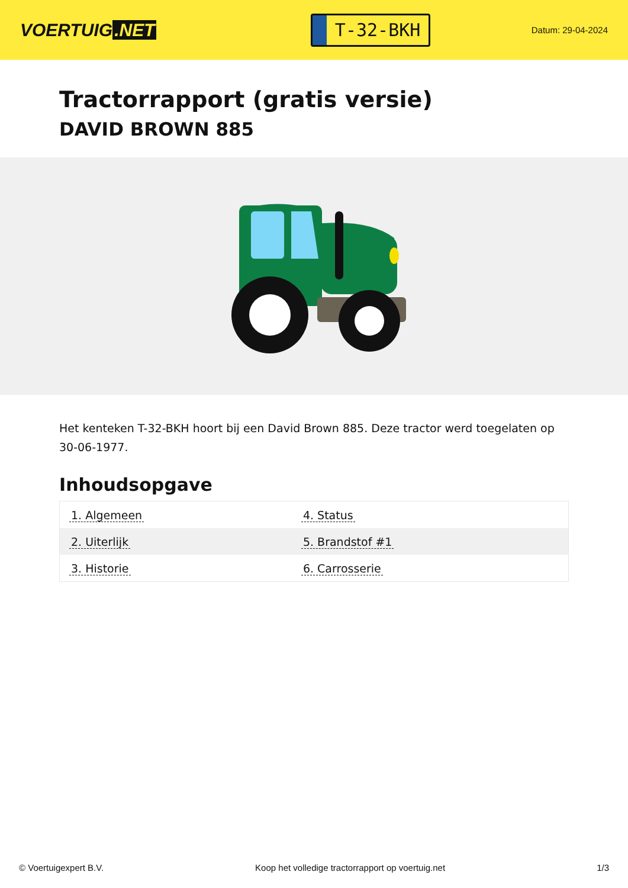VOERTUIG.NET
T-32-BKH
Datum: 29-04-2024
Tractorrapport (gratis versie)
DAVID BROWN 885
Het kenteken T-32-BKH hoort bij een David Brown 885. Deze tractor werd toegelaten op 30-06-1977.
Inhoudsopgave
| 1. Algemeen | 4. Status |
| 2. Uiterlijk | 5. Brandstof #1 |
| 3. Historie | 6. Carrosserie |
© Voertuigexpert B.V. Koop het volledige tractorrapport op voertuig.net 1/3